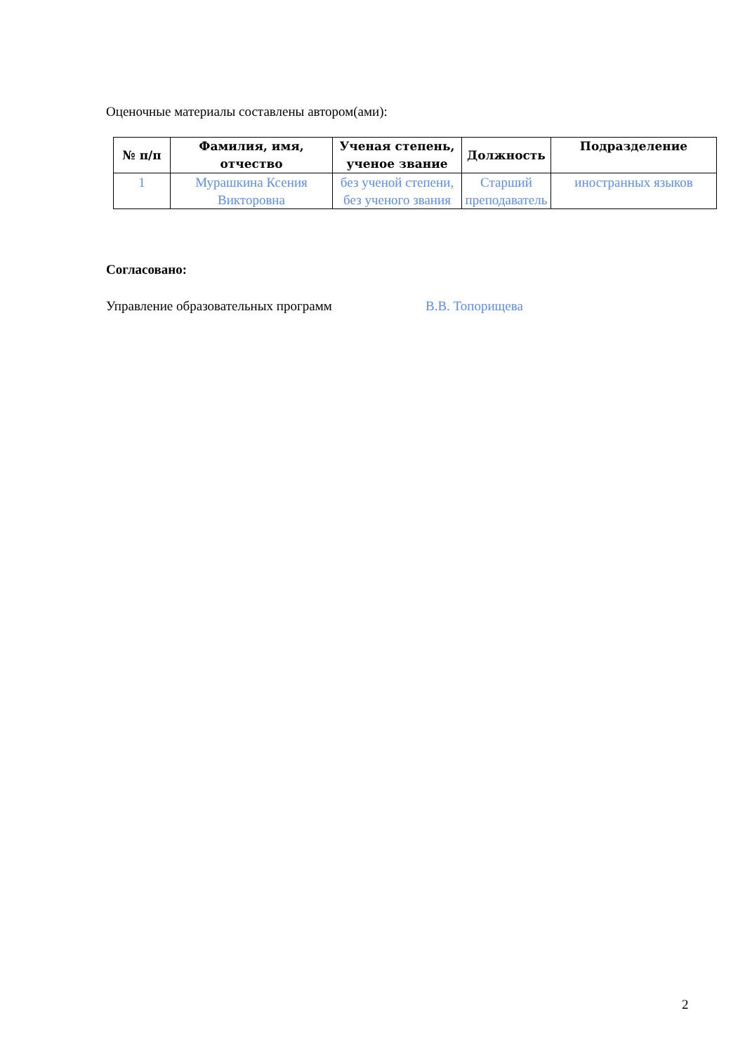Оценочные материалы составлены автором(ами):
| № п/п | Фамилия, имя, отчество | Ученая степень, ученое звание | Должность | Подразделение |
| --- | --- | --- | --- | --- |
| 1 | Мурашкина Ксения Викторовна | без ученой степени, без ученого звания | Старший преподаватель | иностранных языков |
Согласовано:
Управление образовательных программ В.В. Топорищева
2